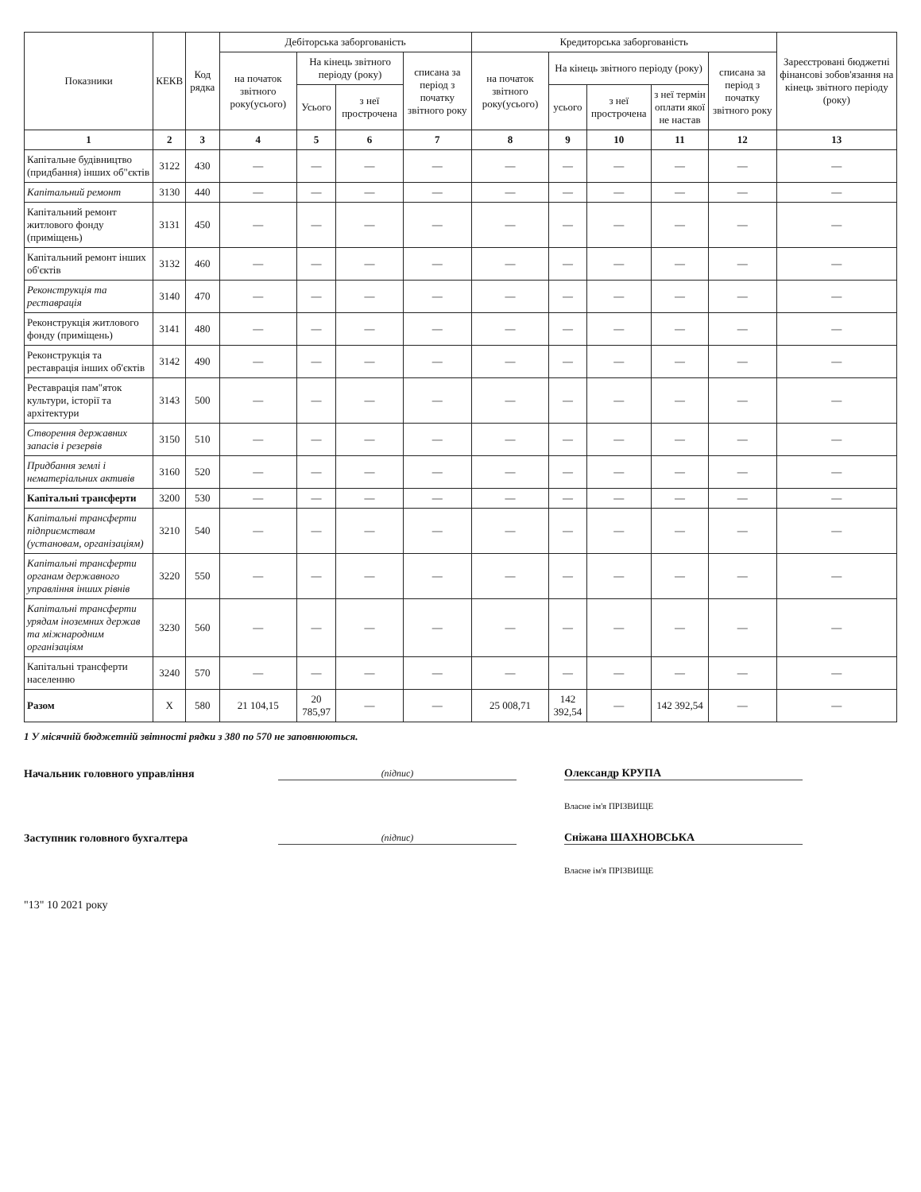| Показники | КЕКВ | Код рядка | Дебіторська заборгованість | | | | Кредиторська заборгованість | | | | | Зареєстровані бюджетні фінансові зобов'язання на кінець звітного періоду (року) |
| --- | --- | --- | --- | --- | --- | --- | --- | --- | --- | --- | --- | --- |
| | | | на початок звітного року(усього) | На кінець звітного періоду (року) | | списана за період з початку звітного року | на початок звітного року(усього) | На кінець звітного періоду (року) | | | списана за період з початку звітного року | |
| | | | | Усього | з неї прострочена | | | усього | з неї прострочена | з неї термін оплати якої не настав | | |
| 1 | 2 | 3 | 4 | 5 | 6 | 7 | 8 | 9 | 10 | 11 | 12 | 13 |
| Капітальне будівництво (придбання) інших об"єктів | 3122 | 430 | — | — | — | — | — | — | — | — | — | — |
| Капітальний ремонт | 3130 | 440 | — | — | — | — | — | — | — | — | — | — |
| Капітальний ремонт житлового фонду (приміщень) | 3131 | 450 | — | — | — | — | — | — | — | — | — | — |
| Капітальний ремонт інших об'єктів | 3132 | 460 | — | — | — | — | — | — | — | — | — | — |
| Реконструкція та реставрація | 3140 | 470 | — | — | — | — | — | — | — | — | — | — |
| Реконструкція житлового фонду (приміщень) | 3141 | 480 | — | — | — | — | — | — | — | — | — | — |
| Реконструкція та реставрація інших об'єктів | 3142 | 490 | — | — | — | — | — | — | — | — | — | — |
| Реставрація пам"яток культури, історії та архітектури | 3143 | 500 | — | — | — | — | — | — | — | — | — | — |
| Створення державних запасів і резервів | 3150 | 510 | — | — | — | — | — | — | — | — | — | — |
| Придбання землі і нематеріальних активів | 3160 | 520 | — | — | — | — | — | — | — | — | — | — |
| Капітальні трансферти | 3200 | 530 | — | — | — | — | — | — | — | — | — | — |
| Капітальні трансферти підприємствам (установам, організаціям) | 3210 | 540 | — | — | — | — | — | — | — | — | — | — |
| Капітальні трансферти органам державного управління інших рівнів | 3220 | 550 | — | — | — | — | — | — | — | — | — | — |
| Капітальні трансферти урядам іноземних держав та міжнародним організаціям | 3230 | 560 | — | — | — | — | — | — | — | — | — | — |
| Капітальні трансферти населенню | 3240 | 570 | — | — | — | — | — | — | — | — | — | — |
| Разом | X | 580 | 21 104,15 | 20 785,97 | — | — | 25 008,71 | 142 392,54 | — | 142 392,54 | — | — |
1 У місячній бюджетній звітності рядки з 380 по 570 не заповнюються.
Начальник головного управління
(підпис)
Олександр КРУПА
Власне ім'я ПРІЗВИЩЕ
Заступник головного бухгалтера
(підпис)
Сніжана ШАХНОВСЬКА
Власне ім'я ПРІЗВИЩЕ
"13" 10 2021 року